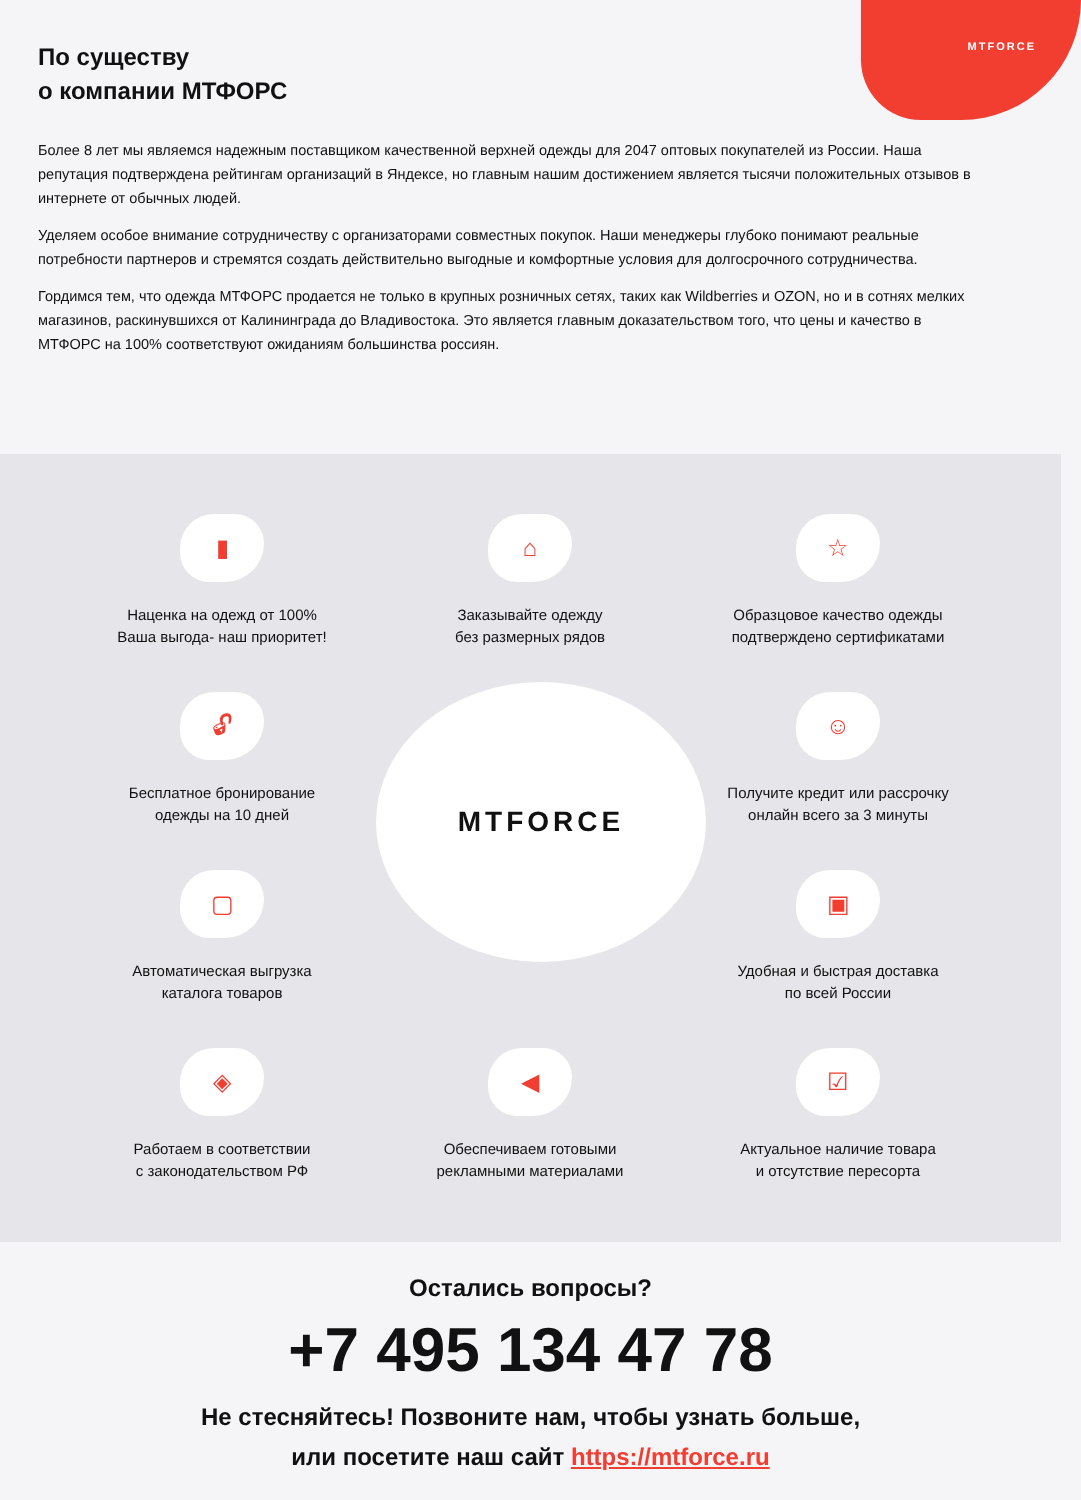MTFORCE
По существу
о компании МТФОРС
Более 8 лет мы являемся надежным поставщиком качественной верхней одежды для 2047 оптовых покупателей из России. Наша репутация подтверждена рейтингам организаций в Яндексе, но главным нашим достижением является тысячи положительных отзывов в интернете от обычных людей.
Уделяем особое внимание сотрудничеству с организаторами совместных покупок. Наши менеджеры глубоко понимают реальные потребности партнеров и стремятся создать действительно выгодные и комфортные условия для долгосрочного сотрудничества.
Гордимся тем, что одежда МТФОРС продается не только в крупных розничных сетях, таких как Wildberries и OZON, но и в сотнях мелких магазинов, раскинувшихся от Калининграда до Владивостока. Это является главным доказательством того, что цены и качество в МТФОРС на 100% соответствуют ожиданиям большинства россиян.
▮
Наценка на одежд от 100%
Ваша выгода- наш приоритет!
⌂
Заказывайте одежду
без размерных рядов
☆
Образцовое качество одежды
подтверждено сертификатами
🔓︎
Бесплатное бронирование
одежды на 10 дней
MTFORCE
☺
Получите кредит или рассрочку
онлайн всего за 3 минуты
▢
Автоматическая выгрузка
каталога товаров
▣
Удобная и быстрая доставка
по всей России
◈
Работаем в соответствии
с законодательством РФ
◀
Обеспечиваем готовыми
рекламными материалами
☑
Актуальное наличие товара
и отсутствие пересорта
Остались вопросы?
+7 495 134 47 78
Не стесняйтесь! Позвоните нам, чтобы узнать больше,
или посетите наш сайт https://mtforce.ru